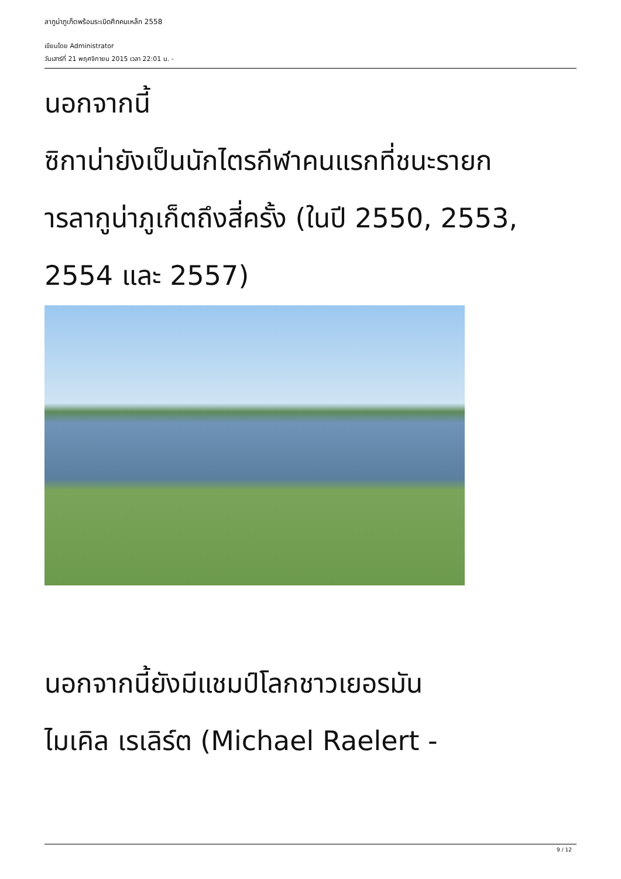ลากูน่าภูเก็ตพร้อมระเบิดศึกคนเหล็ก 2558
เขียนโดย Administrator
วันเสาร์ที่ 21 พฤศจิกายน 2015 เวลา 22:01 น. -
นอกจากนี้
ซิกาน่ายังเป็นนักไตรกีฬาคนแรกที่ชนะรายก
ารลากูน่าภูเก็ตถึงสี่ครั้ง (ในปี 2550, 2553,
2554 และ 2557)
นอกจากนี้ยังมีแชมป์โลกชาวเยอรมัน
ไมเคิล เรเลิร์ต (Michael Raelert -
9 / 12